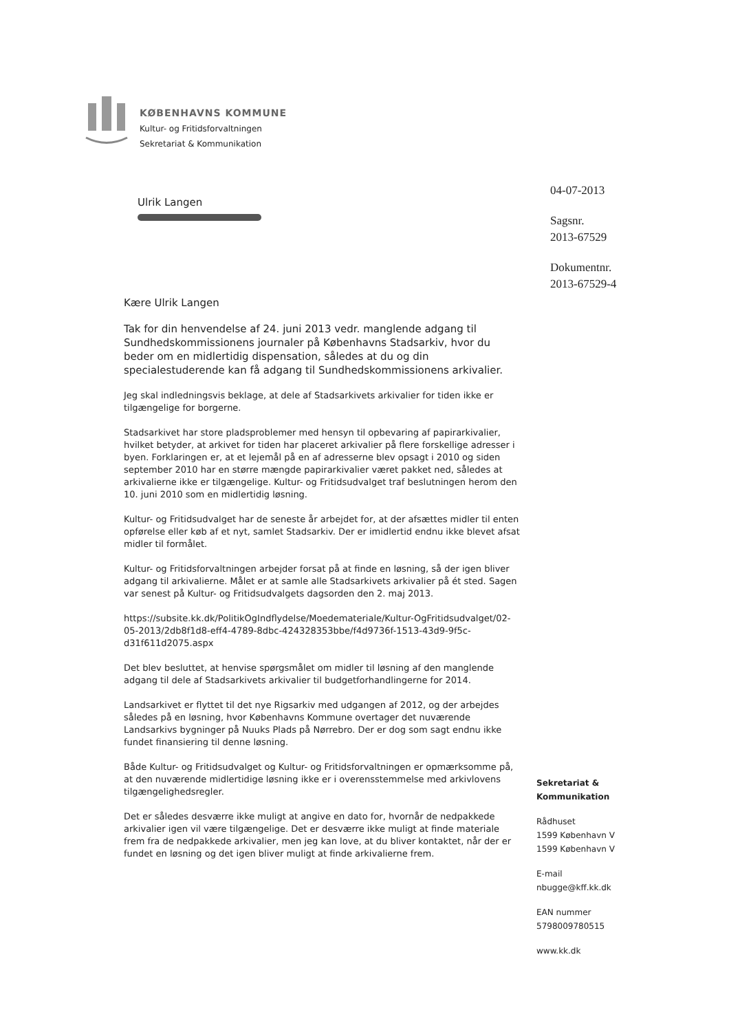KØBENHAVNS KOMMUNE
Kultur- og Fritidsforvaltningen
Sekretariat & Kommunikation
Ulrik Langen
04-07-2013
Sagsnr.
2013-67529
Dokumentnr.
2013-67529-4
Kære Ulrik Langen
Tak for din henvendelse af 24. juni 2013 vedr. manglende adgang til Sundhedskommissionens journaler på Københavns Stadsarkiv, hvor du beder om en midlertidig dispensation, således at du og din specialestuderende kan få adgang til Sundhedskommissionens arkivalier.
Jeg skal indledningsvis beklage, at dele af Stadsarkivets arkivalier for tiden ikke er tilgængelige for borgerne.
Stadsarkivet har store pladsproblemer med hensyn til opbevaring af papirarkivalier, hvilket betyder, at arkivet for tiden har placeret arkivalier på flere forskellige adresser i byen. Forklaringen er, at et lejemål på en af adresserne blev opsagt i 2010 og siden september 2010 har en større mængde papirarkivalier været pakket ned, således at arkivalierne ikke er tilgængelige. Kultur- og Fritidsudvalget traf beslutningen herom den 10. juni 2010 som en midlertidig løsning.
Kultur- og Fritidsudvalget har de seneste år arbejdet for, at der afsættes midler til enten opførelse eller køb af et nyt, samlet Stadsarkiv. Der er imidlertid endnu ikke blevet afsat midler til formålet.
Kultur- og Fritidsforvaltningen arbejder forsat på at finde en løsning, så der igen bliver adgang til arkivalierne. Målet er at samle alle Stadsarkivets arkivalier på ét sted. Sagen var senest på Kultur- og Fritidsudvalgets dagsorden den 2. maj 2013.
https://subsite.kk.dk/PolitikOgIndflydelse/Moedemateriale/Kultur-OgFritidsudvalget/02-05-2013/2db8f1d8-eff4-4789-8dbc-424328353bbe/f4d9736f-1513-43d9-9f5c-d31f611d2075.aspx
Det blev besluttet, at henvise spørgsmålet om midler til løsning af den manglende adgang til dele af Stadsarkivets arkivalier til budgetforhandlingerne for 2014.
Landsarkivet er flyttet til det nye Rigsarkiv med udgangen af 2012, og der arbejdes således på en løsning, hvor Københavns Kommune overtager det nuværende Landsarkivs bygninger på Nuuks Plads på Nørrebro. Der er dog som sagt endnu ikke fundet finansiering til denne løsning.
Både Kultur- og Fritidsudvalget og Kultur- og Fritidsforvaltningen er opmærksomme på, at den nuværende midlertidige løsning ikke er i overensstemmelse med arkivlovens tilgængelighedsregler.
Det er således desværre ikke muligt at angive en dato for, hvornår de nedpakkede arkivalier igen vil være tilgængelige. Det er desværre ikke muligt at finde materiale frem fra de nedpakkede arkivalier, men jeg kan love, at du bliver kontaktet, når der er fundet en løsning og det igen bliver muligt at finde arkivalierne frem.
Sekretariat &
Kommunikation
Rådhuset
1599 København V
1599 København V
E-mail
nbugge@kff.kk.dk
EAN nummer
5798009780515
www.kk.dk